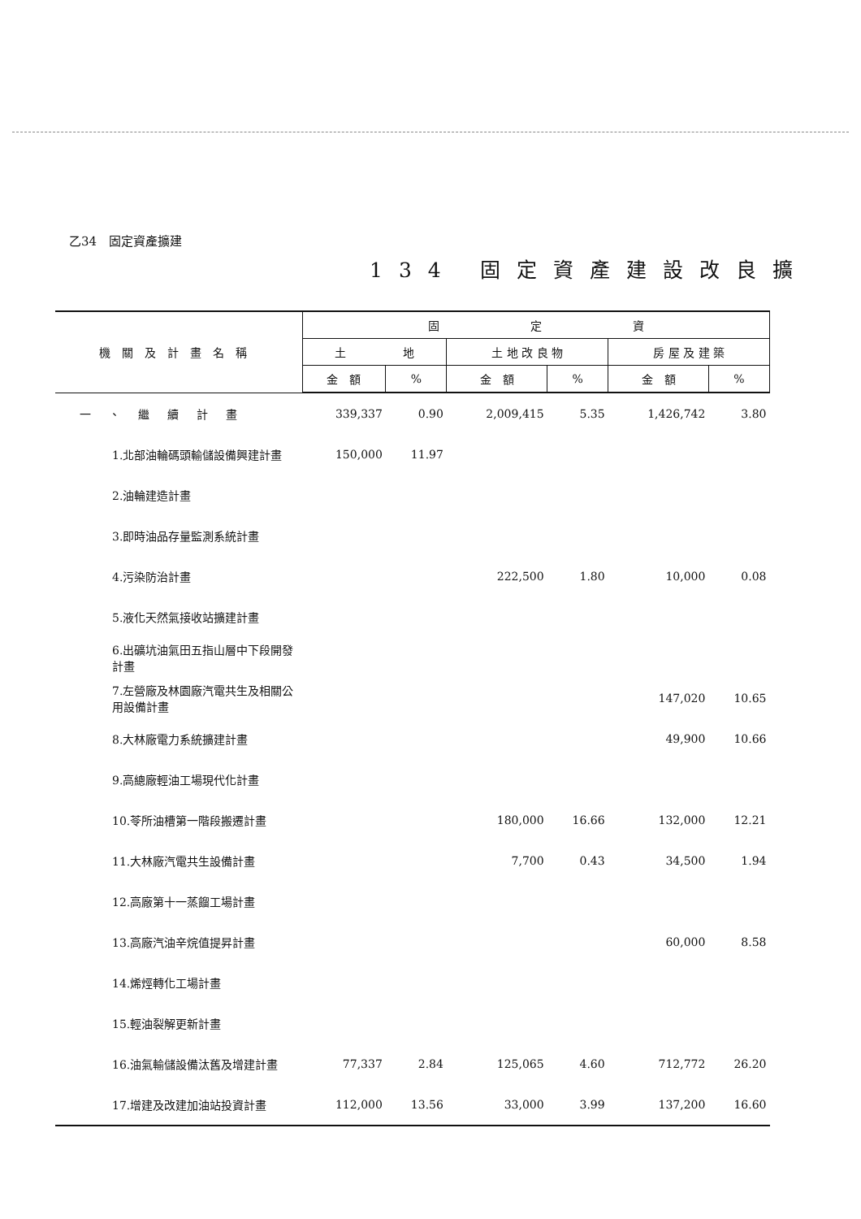乙34　固定資產擴建
134 固定資產建設改良擴
| 機關及計畫名稱 | 固 定 資 | | | | | |
| --- | --- | --- | --- | --- | --- | --- |
| | 土 地 | | 土 地 改 良 物 | | 房 屋 及 建 築 | |
| | 金 額 | % | 金 額 | % | 金 額 | % |
| 一、繼續計畫 | 339,337 | 0.90 | 2,009,415 | 5.35 | 1,426,742 | 3.80 |
| 1.北部油輪碼頭輸儲設備興建計畫 | 150,000 | 11.97 | | | | |
| 2.油輪建造計畫 | | | | | | |
| 3.即時油品存量監測系統計畫 | | | | | | |
| 4.污染防治計畫 | | | 222,500 | 1.80 | 10,000 | 0.08 |
| 5.液化天然氣接收站擴建計畫 | | | | | | |
| 6.出礦坑油氣田五指山層中下段開發計畫 | | | | | | |
| 7.左營廠及林園廠汽電共生及相關公用設備計畫 | | | | | 147,020 | 10.65 |
| 8.大林廠電力系統擴建計畫 | | | | | 49,900 | 10.66 |
| 9.高總廠輕油工場現代化計畫 | | | | | | |
| 10.苓所油槽第一階段搬遷計畫 | | | 180,000 | 16.66 | 132,000 | 12.21 |
| 11.大林廠汽電共生設備計畫 | | | 7,700 | 0.43 | 34,500 | 1.94 |
| 12.高廠第十一蒸餾工場計畫 | | | | | | |
| 13.高廠汽油辛烷值提昇計畫 | | | | | 60,000 | 8.58 |
| 14.烯烴轉化工場計畫 | | | | | | |
| 15.輕油裂解更新計畫 | | | | | | |
| 16.油氣輸儲設備汰舊及增建計畫 | 77,337 | 2.84 | 125,065 | 4.60 | 712,772 | 26.20 |
| 17.增建及改建加油站投資計畫 | 112,000 | 13.56 | 33,000 | 3.99 | 137,200 | 16.60 |